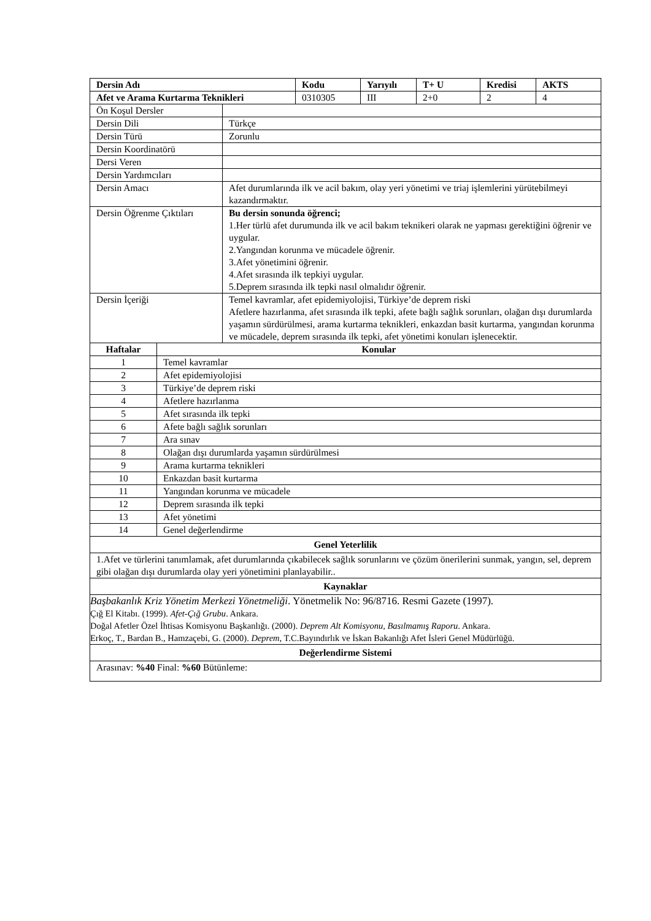| Dersin Adı | Kodu | Yarıyılı | T+ U | Kredisi | AKTS |
| --- | --- | --- | --- | --- | --- |
| Afet ve Arama Kurtarma Teknikleri | 0310305 | III | 2+0 | 2 | 4 |
| Ön Koşul Dersler | |
| Dersin Dili | Türkçe |
| Dersin Türü | Zorunlu |
| Dersin Koordinatörü | |
| Dersi Veren | |
| Dersin Yardımcıları | |
| Dersin Amacı | Afet durumlarında ilk ve acil bakım, olay yeri yönetimi ve triaj işlemlerini yürütebilmeyi kazandırmaktır. |
| Dersin Öğrenme Çıktıları | Bu dersin sonunda öğrenci; 1.Her türlü afet durumunda ilk ve acil bakım teknikeri olarak ne yapması gerektiğini öğrenir ve uygular. 2.Yangından korunma ve mücadele öğrenir. 3.Afet yönetimini öğrenir. 4.Afet sırasında ilk tepkiyi uygular. 5.Deprem sırasında ilk tepki nasıl olmalıdır öğrenir. |
| Dersin İçeriği | Temel kavramlar, afet epidemiyolojisi, Türkiye’de deprem riski Afetlere hazırlanma, afet sırasında ilk tepki, afete bağlı sağlık sorunları, olağan dışı durumlarda yaşamın sürdürülmesi, arama kurtarma teknikleri, enkazdan basit kurtarma, yangından korunma ve mücadele, deprem sırasında ilk tepki, afet yönetimi konuları işlenecektir. |
| Haftalar | Konular |
| --- | --- |
| 1 | Temel kavramlar |
| 2 | Afet epidemiyolojisi |
| 3 | Türkiye’de deprem riski |
| 4 | Afetlere hazırlanma |
| 5 | Afet sırasında ilk tepki |
| 6 | Afete bağlı sağlık sorunları |
| 7 | Ara sınav |
| 8 | Olağan dışı durumlarda yaşamın sürdürülmesi |
| 9 | Arama kurtarma teknikleri |
| 10 | Enkazdan basit kurtarma |
| 11 | Yangından korunma ve mücadele |
| 12 | Deprem sırasında ilk tepki |
| 13 | Afet yönetimi |
| 14 | Genel değerlendirme |
| Genel Yeterlilik |
| --- |
| 1.Afet ve türlerini tanımlamak, afet durumlarında çıkabilecek sağlık sorunlarını ve çözüm önerilerini sunmak, yangın, sel, deprem gibi olağan dışı durumlarda olay yeri yönetimini planlayabilir.. |
| Kaynaklar |
| Başbakanlık Kriz Yönetim Merkezi Yönetmeliği . Yönetmelik No: 96/8716. Resmi Gazete (1997). Çığ El Kitabı. (1999). Afet-Çığ Grubu . Ankara. Doğal Afetler Özel İhtisas Komisyonu Başkanlığı. (2000). Deprem Alt Komisyonu, Basılmamış Raporu . Ankara. Erkoç, T., Bardan B., Hamzaçebi, G. (2000). Deprem , T.C.Bayındırlık ve İskan Bakanlığı Afet İsleri Genel Müdürlüğü. |
| Değerlendirme Sistemi |
| Arasınav: %40 Final: %60 Bütünleme: |